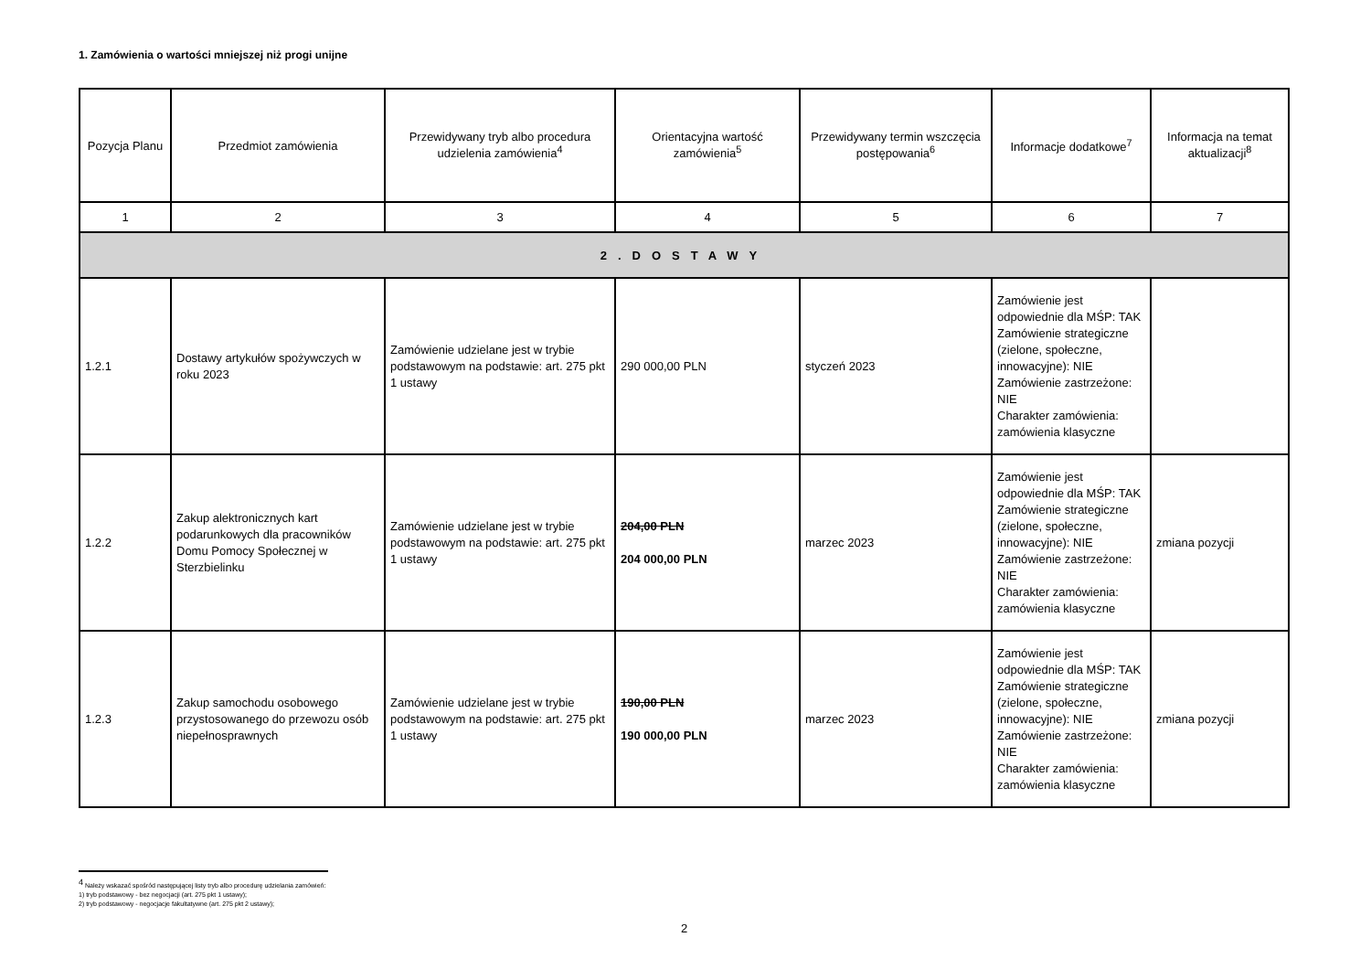1. Zamówienia o wartości mniejszej niż progi unijne
| Pozycja Planu | Przedmiot zamówienia | Przewidywany tryb albo procedura udzielenia zamówienia<sup>4</sup> | Orientacyjna wartość zamówienia<sup>5</sup> | Przewidywany termin wszczęcia postępowania<sup>6</sup> | Informacje dodatkowe<sup>7</sup> | Informacja na temat aktualizacji<sup>8</sup> |
| --- | --- | --- | --- | --- | --- | --- |
| 1 | 2 | 3 | 4 | 5 | 6 | 7 |
| 2.DOSTAWY | | | | | | |
| 1.2.1 | Dostawy artykułów spożywczych w roku 2023 | Zamówienie udzielane jest w trybie podstawowym na podstawie: art. 275 pkt 1 ustawy | 290 000,00 PLN | styczeń 2023 | Zamówienie jest odpowiednie dla MŚP: TAK Zamówienie strategiczne (zielone, społeczne, innowacyjne): NIE Zamówienie zastrzeżone: NIE Charakter zamówienia: zamówienia klasyczne | |
| 1.2.2 | Zakup alektronicznych kart podarunkowych dla pracowników Domu Pomocy Społecznej w Sterzbielinku | Zamówienie udzielane jest w trybie podstawowym na podstawie: art. 275 pkt 1 ustawy | 204,00 PLN 204 000,00 PLN | marzec 2023 | Zamówienie jest odpowiednie dla MŚP: TAK Zamówienie strategiczne (zielone, społeczne, innowacyjne): NIE Zamówienie zastrzeżone: NIE Charakter zamówienia: zamówienia klasyczne | zmiana pozycji |
| 1.2.3 | Zakup samochodu osobowego przystosowanego do przewozu osób niepełnosprawnych | Zamówienie udzielane jest w trybie podstawowym na podstawie: art. 275 pkt 1 ustawy | 190,00 PLN 190 000,00 PLN | marzec 2023 | Zamówienie jest odpowiednie dla MŚP: TAK Zamówienie strategiczne (zielone, społeczne, innowacyjne): NIE Zamówienie zastrzeżone: NIE Charakter zamówienia: zamówienia klasyczne | zmiana pozycji |
<sup>4</sup> Należy wskazać spośród następującej listy tryb albo procedurę udzielania zamówień:
1) tryb podstawowy - bez negocjacji (art. 275 pkt 1 ustawy);
2) tryb podstawowy - negocjacje fakultatywne (art. 275 pkt 2 ustawy);
2